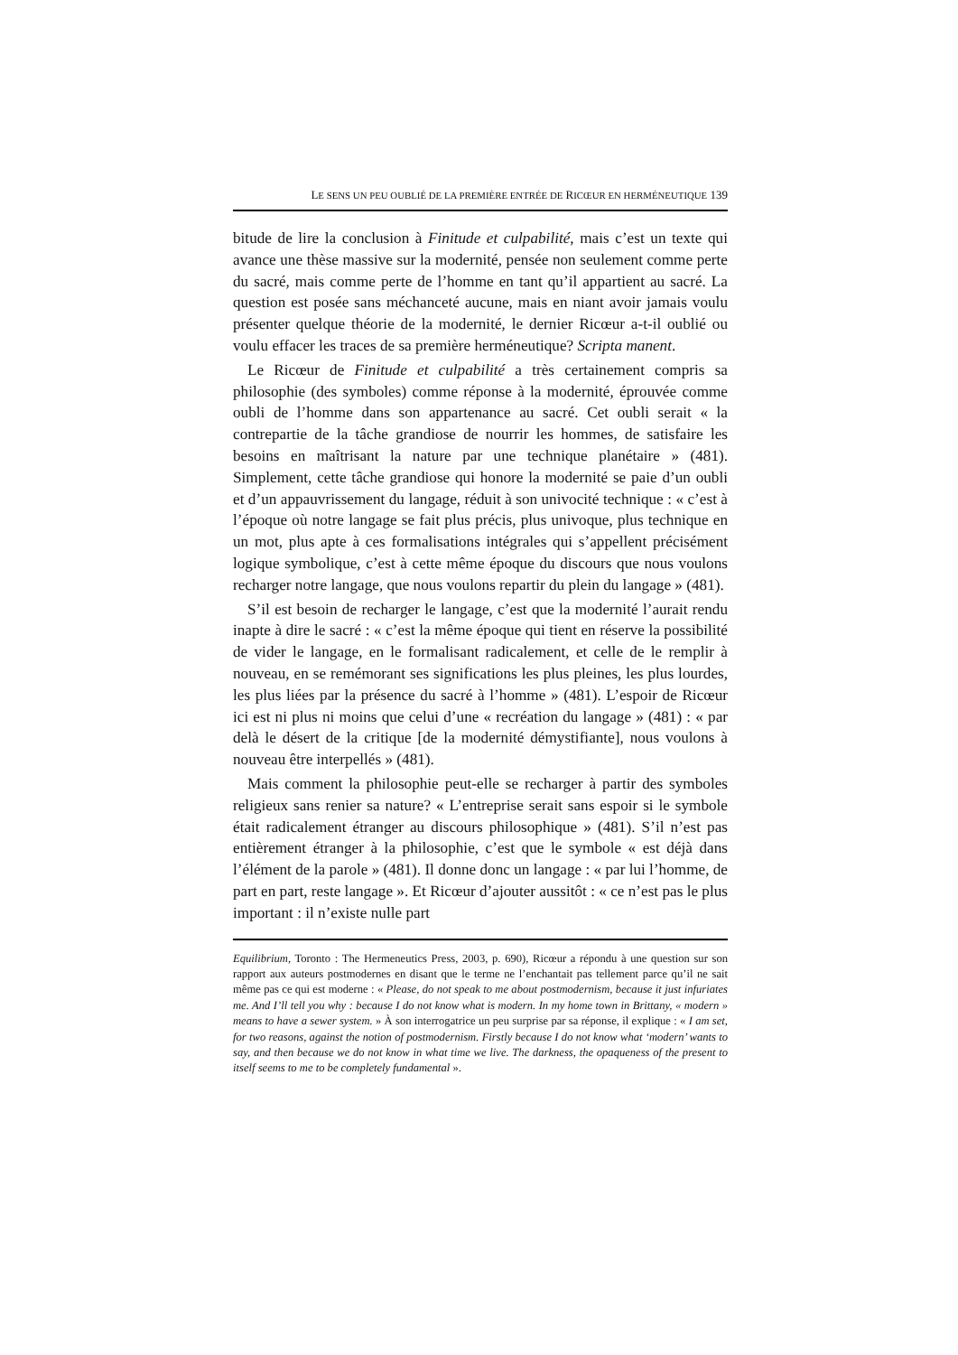LE SENS UN PEU OUBLIÉ DE LA PREMIÈRE ENTRÉE DE RICŒUR EN HERMÉNEUTIQUE 139
bitude de lire la conclusion à Finitude et culpabilité, mais c’est un texte qui avance une thèse massive sur la modernité, pensée non seulement comme perte du sacré, mais comme perte de l’homme en tant qu’il appartient au sacré. La question est posée sans méchanceté aucune, mais en niant avoir jamais voulu présenter quelque théorie de la modernité, le dernier Ricœur a-t-il oublié ou voulu effacer les traces de sa première herméneutique? Scripta manent.
Le Ricœur de Finitude et culpabilité a très certainement compris sa philosophie (des symboles) comme réponse à la modernité, éprouvée comme oubli de l’homme dans son appartenance au sacré. Cet oubli serait « la contrepartie de la tâche grandiose de nourrir les hommes, de satisfaire les besoins en maîtrisant la nature par une technique planétaire » (481). Simplement, cette tâche grandiose qui honore la modernité se paie d’un oubli et d’un appauvrissement du langage, réduit à son univocité technique : « c’est à l’époque où notre langage se fait plus précis, plus univoque, plus technique en un mot, plus apte à ces formalisations intégrales qui s’appellent précisément logique symbolique, c’est à cette même époque du discours que nous voulons recharger notre langage, que nous voulons repartir du plein du langage » (481).
S’il est besoin de recharger le langage, c’est que la modernité l’aurait rendu inapte à dire le sacré : « c’est la même époque qui tient en réserve la possibilité de vider le langage, en le formalisant radicalement, et celle de le remplir à nouveau, en se remémorant ses significations les plus pleines, les plus lourdes, les plus liées par la présence du sacré à l’homme » (481). L’espoir de Ricœur ici est ni plus ni moins que celui d’une « recréation du langage » (481) : « par delà le désert de la critique [de la modernité démystifiante], nous voulons à nouveau être interpellés » (481).
Mais comment la philosophie peut-elle se recharger à partir des symboles religieux sans renier sa nature? « L’entreprise serait sans espoir si le symbole était radicalement étranger au discours philosophique » (481). S’il n’est pas entièrement étranger à la philosophie, c’est que le symbole « est déjà dans l’élément de la parole » (481). Il donne donc un langage : « par lui l’homme, de part en part, reste langage ». Et Ricœur d’ajouter aussitôt : « ce n’est pas le plus important : il n’existe nulle part
Equilibrium, Toronto : The Hermeneutics Press, 2003, p. 690), Ricœur a répondu à une question sur son rapport aux auteurs postmodernes en disant que le terme ne l’enchantait pas tellement parce qu’il ne sait même pas ce qui est moderne : « Please, do not speak to me about postmodernism, because it just infuriates me. And I’ll tell you why : because I do not know what is modern. In my home town in Brittany, « modern » means to have a sewer system. » À son interrogatrice un peu surprise par sa réponse, il explique : « I am set, for two reasons, against the notion of postmodernism. Firstly because I do not know what ‘modern’ wants to say, and then because we do not know in what time we live. The darkness, the opaqueness of the present to itself seems to me to be completely fundamental ».